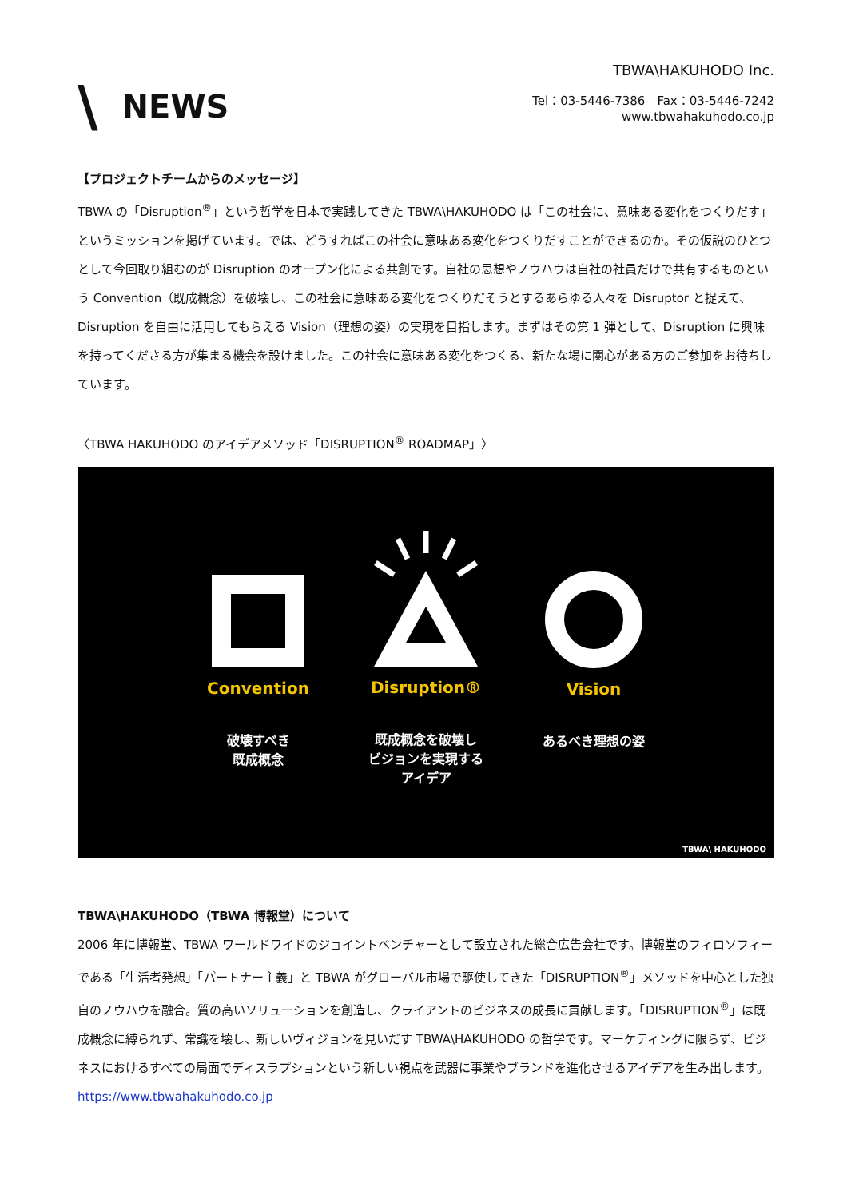\ NEWS
TBWA\HAKUHODO Inc.
Tel：03-5446-7386　Fax：03-5446-7242
www.tbwahakuhodo.co.jp
【プロジェクトチームからのメッセージ】
TBWA の「Disruption<sup>®</sup>」という哲学を日本で実践してきた TBWA\HAKUHODO は「この社会に、意味ある変化をつくりだす」というミッションを掲げています。では、どうすればこの社会に意味ある変化をつくりだすことができるのか。その仮説のひとつとして今回取り組むのが Disruption のオープン化による共創です。自社の思想やノウハウは自社の社員だけで共有するものという Convention（既成概念）を破壊し、この社会に意味ある変化をつくりだそうとするあらゆる人々を Disruptor と捉えて、Disruption を自由に活用してもらえる Vision（理想の姿）の実現を目指します。まずはその第 1 弾として、Disruption に興味を持ってくださる方が集まる機会を設けました。この社会に意味ある変化をつくる、新たな場に関心がある方のご参加をお待ちしています。
〈TBWA HAKUHODO のアイデアメソッド「DISRUPTION<sup>®</sup> ROADMAP」〉
Convention
破壊すべき
既成概念
Disruption®
既成概念を破壊し
ビジョンを実現する
アイデア
Vision
あるべき理想の姿
TBWA\ HAKUHODO
TBWA\HAKUHODO（TBWA 博報堂）について
2006 年に博報堂、TBWA ワールドワイドのジョイントベンチャーとして設立された総合広告会社です。博報堂のフィロソフィーである「生活者発想」「パートナー主義」と TBWA がグローバル市場で駆使してきた「DISRUPTION<sup>®</sup>」メソッドを中心とした独自のノウハウを融合。質の高いソリューションを創造し、クライアントのビジネスの成長に貢献します。「DISRUPTION<sup>®</sup>」は既成概念に縛られず、常識を壊し、新しいヴィジョンを見いだす TBWA\HAKUHODO の哲学です。マーケティングに限らず、ビジネスにおけるすべての局面でディスラプションという新しい視点を武器に事業やブランドを進化させるアイデアを生み出します。https://www.tbwahakuhodo.co.jp